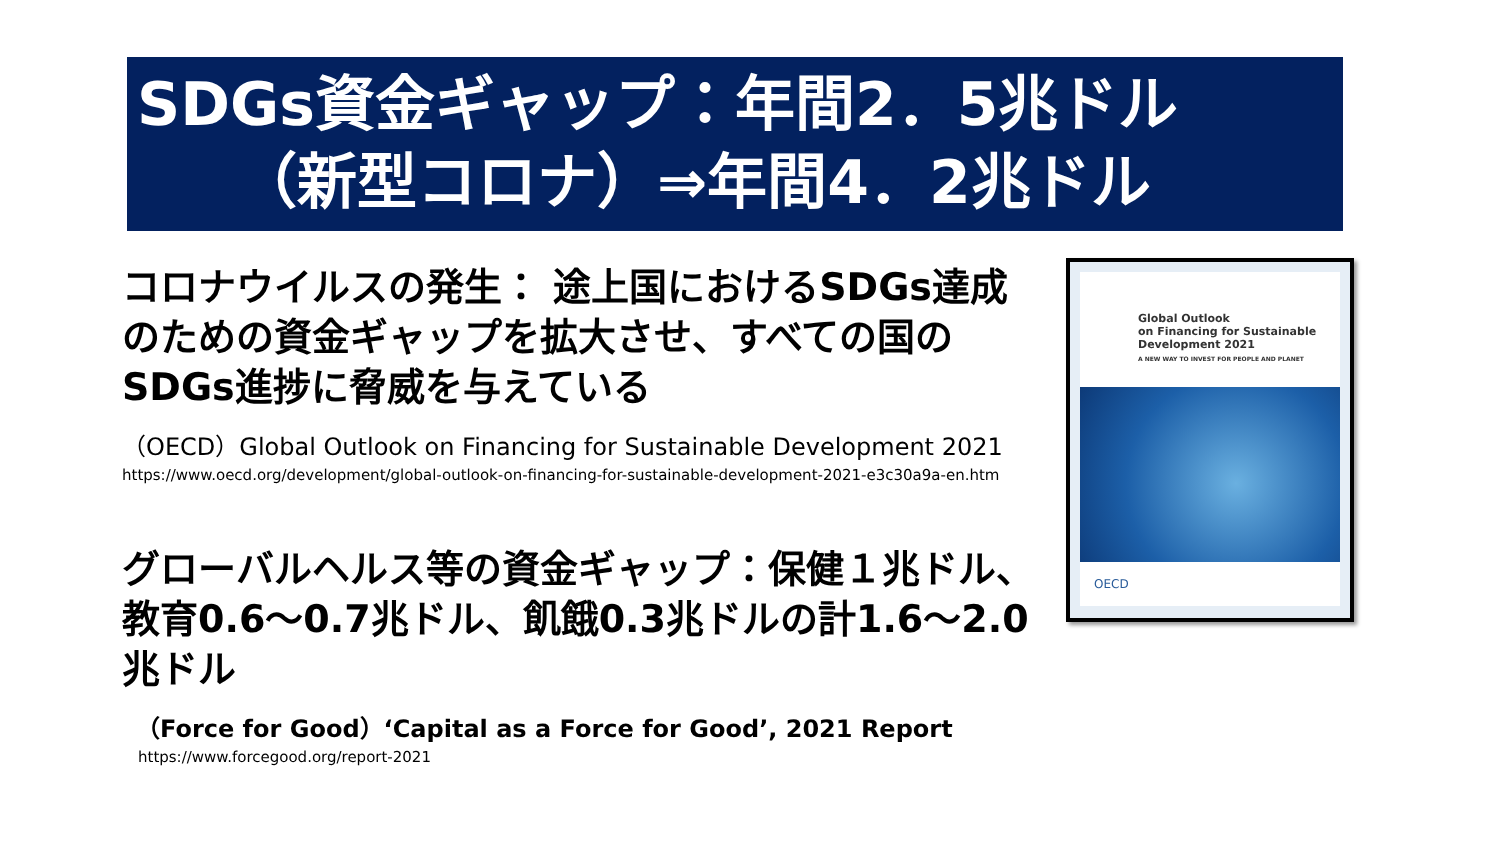SDGs資金ギャップ：年間2．5兆ドル
（新型コロナ）⇒年間4．2兆ドル
コロナウイルスの発生： 途上国におけるSDGs達成のための資金ギャップを拡大させ、すべての国のSDGs進捗に脅威を与えている
（OECD）Global Outlook on Financing for Sustainable Development 2021
https://www.oecd.org/development/global-outlook-on-financing-for-sustainable-development-2021-e3c30a9a-en.htm
グローバルヘルス等の資金ギャップ：保健１兆ドル、教育0.6～0.7兆ドル、飢餓0.3兆ドルの計1.6～2.0兆ドル
（Force for Good）‘Capital as a Force for Good’, 2021 Report
https://www.forcegood.org/report-2021
Global Outlook
on Financing for Sustainable
Development 2021
A NEW WAY TO INVEST FOR PEOPLE AND PLANET
OECD